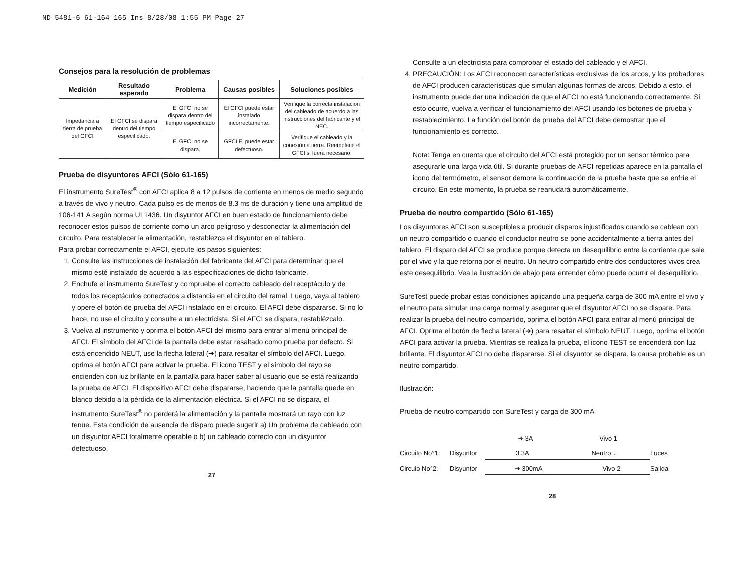ND 5481-6 61-164 165 Ins 8/28/08 1:55 PM Page 27
Consejos para la resolución de problemas
| Medición | Resultado esperado | Problema | Causas posibles | Soluciones posibles |
| --- | --- | --- | --- | --- |
| Impedancia a tierra de prueba del GFCI | El GFCI se dispara dentro del tiempo especificado. | El GFCI no se dispara dentro del tiempo especificado | El GFCI puede estar instalado incorrectamente. | Verifique la correcta instalación del cableado de acuerdo a las instrucciones del fabricante y el NEC. |
| | | El GFCI no se dispara. | GFCI El puede estar defectuoso. | Verifique el cableado y la conexión a tierra. Reemplace el GFCI si fuera necesario. |
Prueba de disyuntores AFCI (Sólo 61-165)
El instrumento SureTest<sup>®</sup> con AFCI aplica 8 a 12 pulsos de corriente en menos de medio segundo a través de vivo y neutro. Cada pulso es de menos de 8.3 ms de duración y tiene una amplitud de 106-141 A según norma UL1436. Un disyuntor AFCI en buen estado de funcionamiento debe reconocer estos pulsos de corriente como un arco peligroso y desconectar la alimentación del circuito. Para restablecer la alimentación, restablezca el disyuntor en el tablero.
Para probar correctamente el AFCI, ejecute los pasos siguientes:
1. Consulte las instrucciones de instalación del fabricante del AFCI para determinar que el mismo esté instalado de acuerdo a las especificaciones de dicho fabricante.
2. Enchufe el instrumento SureTest y compruebe el correcto cableado del receptáculo y de todos los receptáculos conectados a distancia en el circuito del ramal. Luego, vaya al tablero y opere el botón de prueba del AFCI instalado en el circuito. El AFCI debe dispararse. Si no lo hace, no use el circuito y consulte a un electricista. Si el AFCI se dispara, restablézcalo.
3. Vuelva al instrumento y oprima el botón AFCI del mismo para entrar al menú principal de AFCI. El símbolo del AFCI de la pantalla debe estar resaltado como prueba por defecto. Si está encendido NEUT, use la flecha lateral (➔) para resaltar el símbolo del AFCI. Luego, oprima el botón AFCI para activar la prueba. El icono TEST y el símbolo del rayo se encienden con luz brillante en la pantalla para hacer saber al usuario que se está realizando la prueba de AFCI. El dispositivo AFCI debe dispararse, haciendo que la pantalla quede en blanco debido a la pérdida de la alimentación eléctrica. Si el AFCI no se dispara, el instrumento SureTest<sup>®</sup> no perderá la alimentación y la pantalla mostrará un rayo con luz tenue. Esta condición de ausencia de disparo puede sugerir a) Un problema de cableado con un disyuntor AFCI totalmente operable o b) un cableado correcto con un disyuntor defectuoso.
27
Consulte a un electricista para comprobar el estado del cableado y el AFCI.
4. PRECAUCIÓN: Los AFCI reconocen características exclusivas de los arcos, y los probadores de AFCI producen características que simulan algunas formas de arcos. Debido a esto, el instrumento puede dar una indicación de que el AFCI no está funcionando correctamente. Si esto ocurre, vuelva a verificar el funcionamiento del AFCI usando los botones de prueba y restablecimiento. La función del botón de prueba del AFCI debe demostrar que el funcionamiento es correcto.
Nota: Tenga en cuenta que el circuito del AFCI está protegido por un sensor térmico para asegurarle una larga vida útil. Si durante pruebas de AFCI repetidas aparece en la pantalla el icono del termómetro, el sensor demora la continuación de la prueba hasta que se enfríe el circuito. En este momento, la prueba se reanudará automáticamente.
Prueba de neutro compartido (Sólo 61-165)
Los disyuntores AFCI son susceptibles a producir disparos injustificados cuando se cablean con un neutro compartido o cuando el conductor neutro se pone accidentalmente a tierra antes del tablero. El disparo del AFCI se produce porque detecta un desequilibrio entre la corriente que sale por el vivo y la que retorna por el neutro. Un neutro compartido entre dos conductores vivos crea este desequilibrio. Vea la ilustración de abajo para entender cómo puede ocurrir el desequilibrio.
SureTest puede probar estas condiciones aplicando una pequeña carga de 300 mA entre el vivo y el neutro para simular una carga normal y asegurar que el disyuntor AFCI no se dispare. Para realizar la prueba del neutro compartido, oprima el botón AFCI para entrar al menú principal de AFCI. Oprima el botón de flecha lateral (➔) para resaltar el símbolo NEUT. Luego, oprima el botón AFCI para activar la prueba. Mientras se realiza la prueba, el icono TEST se encenderá con luz brillante. El disyuntor AFCI no debe dispararse. Si el disyuntor se dispara, la causa probable es un neutro compartido.
Ilustración:
Prueba de neutro compartido con SureTest y carga de 300 mA
➔ 3A Vivo 1
Circuito No°1: Disyuntor
3.3A Neutro ←
Luces Circuio No°2: Disyuntor
➔ 300mA Vivo 2
Salida
28